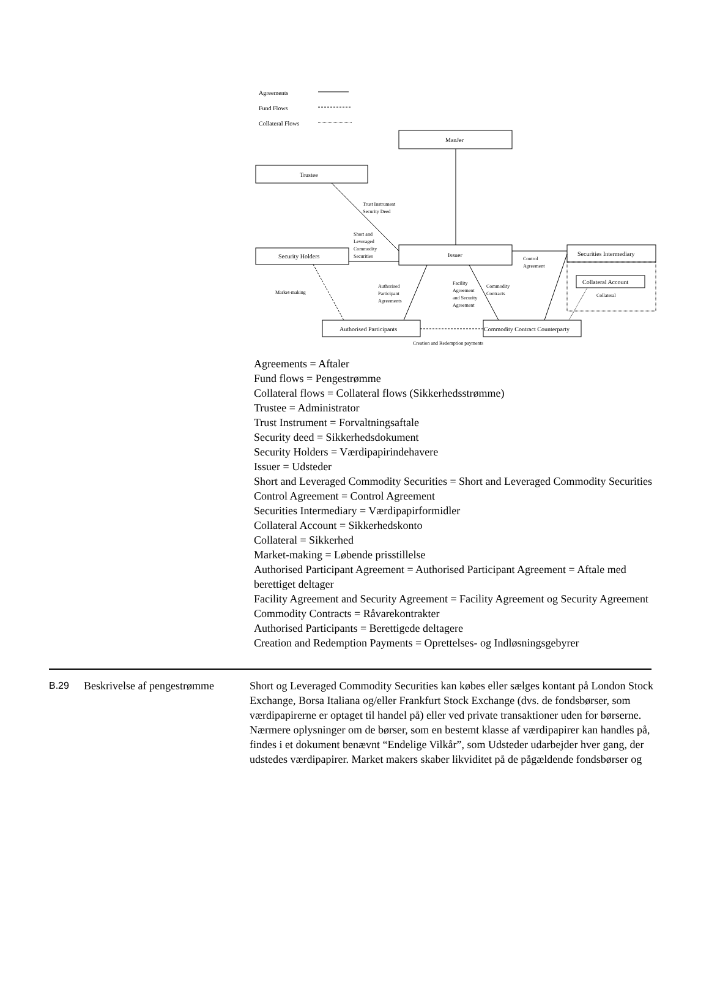Agreements
Fund Flows
Collateral Flows
ManJer
Trustee
Security Holders
Issuer
Securities Intermediary
Collateral Account
Collateral
Authorised Participants
Commodity Contract Counterparty
Creation and Redemption payments
Trust Instrument
Security Deed
Short and
Leveraged
Commodity
Securities
Control
Agreement
Market-making
Authorised
Participant
Agreements
Facility
Agreement
and Security
Agreement
Commodity
Contracts
Agreements = Aftaler
Fund flows = Pengestrømme
Collateral flows = Collateral flows (Sikkerhedsstrømme)
Trustee = Administrator
Trust Instrument = Forvaltningsaftale
Security deed = Sikkerhedsdokument
Security Holders = Værdipapirindehavere
Issuer = Udsteder
Short and Leveraged Commodity Securities = Short and Leveraged Commodity Securities
Control Agreement = Control Agreement
Securities Intermediary = Værdipapirformidler
Collateral Account = Sikkerhedskonto
Collateral = Sikkerhed
Market-making = Løbende prisstillelse
Authorised Participant Agreement = Authorised Participant Agreement = Aftale med berettiget deltager
Facility Agreement and Security Agreement = Facility Agreement og Security Agreement
Commodity Contracts = Råvarekontrakter
Authorised Participants = Berettigede deltagere
Creation and Redemption Payments = Oprettelses- og Indløsningsgebyrer
B.29 Beskrivelse af pengestrømme
Short og Leveraged Commodity Securities kan købes eller sælges kontant på London Stock Exchange, Borsa Italiana og/eller Frankfurt Stock Exchange (dvs. de fondsbørser, som værdipapirerne er optaget til handel på) eller ved private transaktioner uden for børserne. Nærmere oplysninger om de børser, som en bestemt klasse af værdipapirer kan handles på, findes i et dokument benævnt “Endelige Vilkår”, som Udsteder udarbejder hver gang, der udstedes værdipapirer. Market makers skaber likviditet på de pågældende fondsbørser og